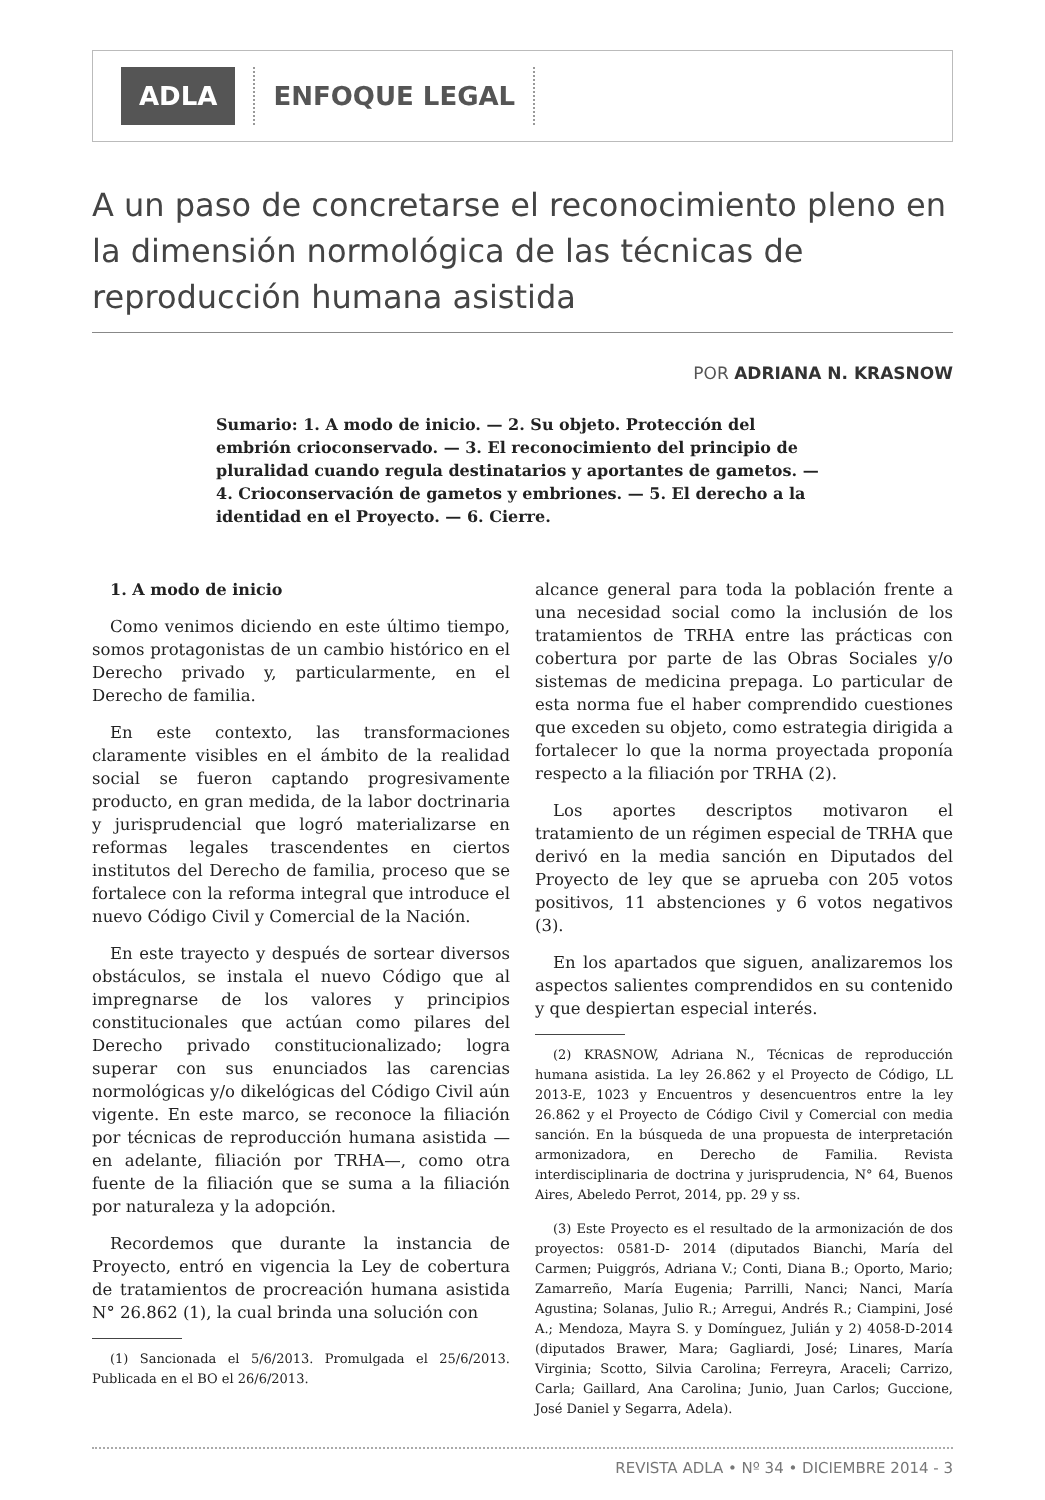ADLA ENFOQUE LEGAL
A un paso de concretarse el reconocimiento pleno en la dimensión normológica de las técnicas de reproducción humana asistida
POR ADRIANA N. KRASNOW
Sumario: 1. A modo de inicio. — 2. Su objeto. Protección del embrión crioconservado. — 3. El reconocimiento del principio de pluralidad cuando regula destinatarios y aportantes de gametos. — 4. Crioconservación de gametos y embriones. — 5. El derecho a la identidad en el Proyecto. — 6. Cierre.
1. A modo de inicio
Como venimos diciendo en este último tiempo, somos protagonistas de un cambio histórico en el Derecho privado y, particularmente, en el Derecho de familia.
En este contexto, las transformaciones claramente visibles en el ámbito de la realidad social se fueron captando progresivamente producto, en gran medida, de la labor doctrinaria y jurisprudencial que logró materializarse en reformas legales trascendentes en ciertos institutos del Derecho de familia, proceso que se fortalece con la reforma integral que introduce el nuevo Código Civil y Comercial de la Nación.
En este trayecto y después de sortear diversos obstáculos, se instala el nuevo Código que al impregnarse de los valores y principios constitucionales que actúan como pilares del Derecho privado constitucionalizado; logra superar con sus enunciados las carencias normológicas y/o dikelógicas del Código Civil aún vigente. En este marco, se reconoce la filiación por técnicas de reproducción humana asistida —en adelante, filiación por TRHA—, como otra fuente de la filiación que se suma a la filiación por naturaleza y la adopción.
Recordemos que durante la instancia de Proyecto, entró en vigencia la Ley de cobertura de tratamientos de procreación humana asistida N° 26.862 (1), la cual brinda una solución con
(1) Sancionada el 5/6/2013. Promulgada el 25/6/2013. Publicada en el BO el 26/6/2013.
alcance general para toda la población frente a una necesidad social como la inclusión de los tratamientos de TRHA entre las prácticas con cobertura por parte de las Obras Sociales y/o sistemas de medicina prepaga. Lo particular de esta norma fue el haber comprendido cuestiones que exceden su objeto, como estrategia dirigida a fortalecer lo que la norma proyectada proponía respecto a la filiación por TRHA (2).
Los aportes descriptos motivaron el tratamiento de un régimen especial de TRHA que derivó en la media sanción en Diputados del Proyecto de ley que se aprueba con 205 votos positivos, 11 abstenciones y 6 votos negativos (3).
En los apartados que siguen, analizaremos los aspectos salientes comprendidos en su contenido y que despiertan especial interés.
(2) KRASNOW, Adriana N., Técnicas de reproducción humana asistida. La ley 26.862 y el Proyecto de Código, LL 2013-E, 1023 y Encuentros y desencuentros entre la ley 26.862 y el Proyecto de Código Civil y Comercial con media sanción. En la búsqueda de una propuesta de interpretación armonizadora, en Derecho de Familia. Revista interdisciplinaria de doctrina y jurisprudencia, N° 64, Buenos Aires, Abeledo Perrot, 2014, pp. 29 y ss.
(3) Este Proyecto es el resultado de la armonización de dos proyectos: 0581-D- 2014 (diputados Bianchi, María del Carmen; Puiggrós, Adriana V.; Conti, Diana B.; Oporto, Mario; Zamarreño, María Eugenia; Parrilli, Nanci; Nanci, María Agustina; Solanas, Julio R.; Arregui, Andrés R.; Ciampini, José A.; Mendoza, Mayra S. y Domínguez, Julián y 2) 4058-D-2014 (diputados Brawer, Mara; Gagliardi, José; Linares, María Virginia; Scotto, Silvia Carolina; Ferreyra, Araceli; Carrizo, Carla; Gaillard, Ana Carolina; Junio, Juan Carlos; Guccione, José Daniel y Segarra, Adela).
REVISTA ADLA • Nº 34 • DICIEMBRE 2014 - 3